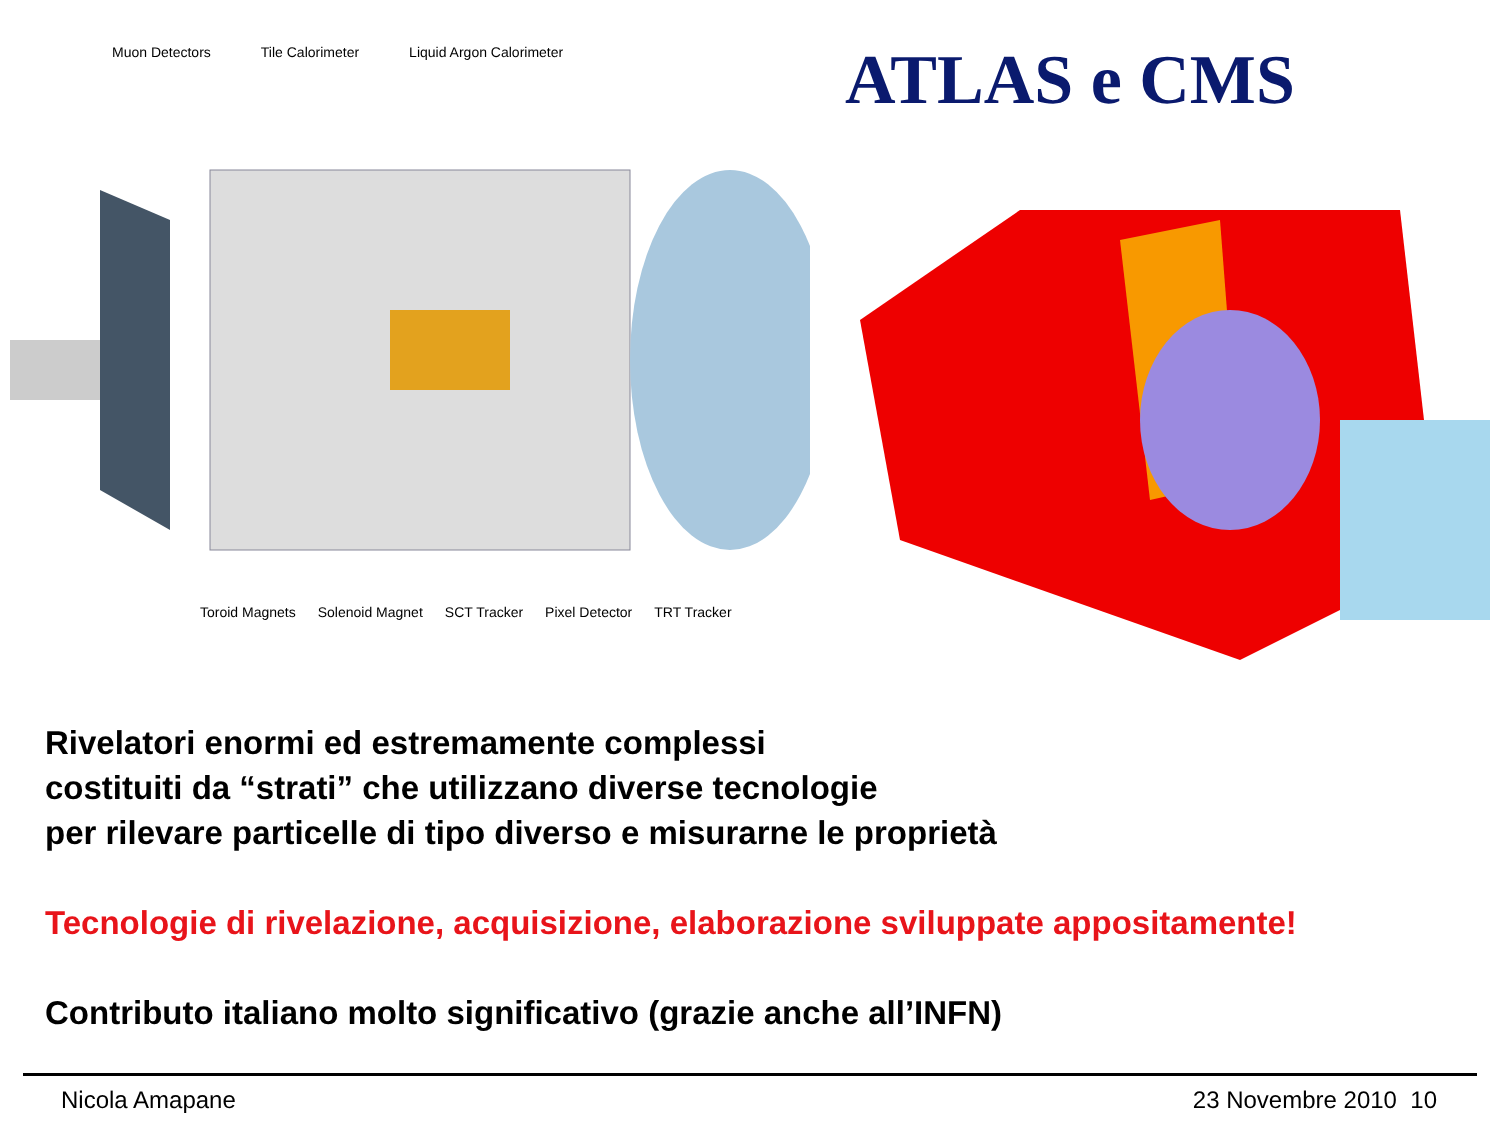Muon Detectors Tile Calorimeter Liquid Argon Calorimeter
Toroid Magnets Solenoid Magnet SCT Tracker Pixel Detector TRT Tracker
ATLAS e CMS
Rivelatori enormi ed estremamente complessi
costituiti da “strati” che utilizzano diverse tecnologie
per rilevare particelle di tipo diverso e misurarne le proprietà
Tecnologie di rivelazione, acquisizione, elaborazione sviluppate appositamente!
Contributo italiano molto significativo (grazie anche all’INFN)
Nicola Amapane 23 Novembre 2010 10